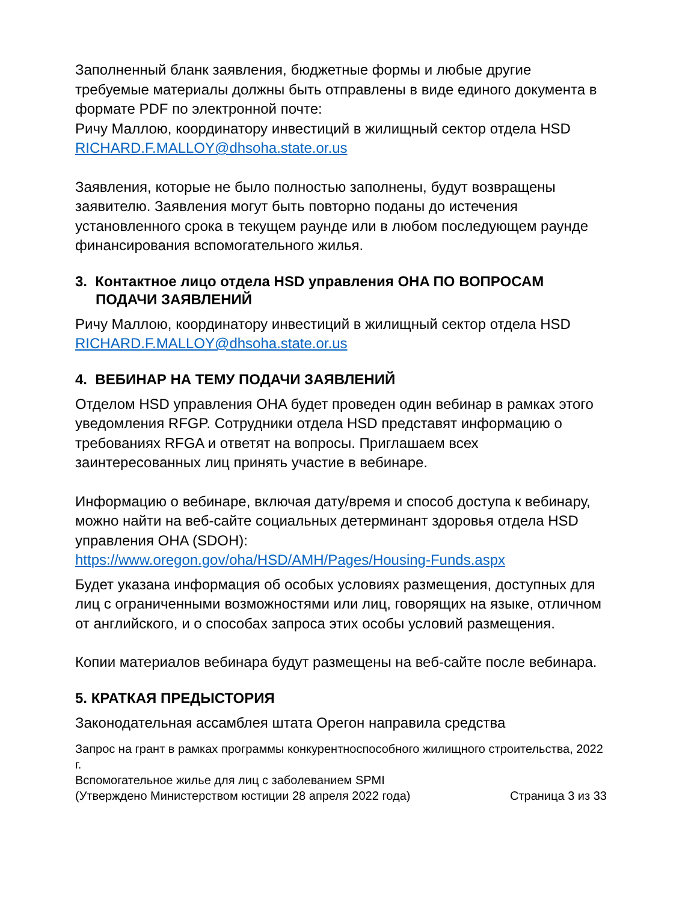Заполненный бланк заявления, бюджетные формы и любые другие требуемые материалы должны быть отправлены в виде единого документа в формате PDF по электронной почте:
Ричу Маллою, координатору инвестиций в жилищный сектор отдела HSD
RICHARD.F.MALLOY@dhsoha.state.or.us
Заявления, которые не было полностью заполнены, будут возвращены заявителю. Заявления могут быть повторно поданы до истечения установленного срока в текущем раунде или в любом последующем раунде финансирования вспомогательного жилья.
3. Контактное лицо отдела HSD управления OHA ПО ВОПРОСАМ ПОДАЧИ ЗАЯВЛЕНИЙ
Ричу Маллою, координатору инвестиций в жилищный сектор отдела HSD
RICHARD.F.MALLOY@dhsoha.state.or.us
4. ВЕБИНАР НА ТЕМУ ПОДАЧИ ЗАЯВЛЕНИЙ
Отделом HSD управления OHA будет проведен один вебинар в рамках этого уведомления RFGP. Сотрудники отдела HSD представят информацию о требованиях RFGA и ответят на вопросы. Приглашаем всех заинтересованных лиц принять участие в вебинаре.
Информацию о вебинаре, включая дату/время и способ доступа к вебинару, можно найти на веб-сайте социальных детерминант здоровья отдела HSD управления OHA (SDOH):
https://www.oregon.gov/oha/HSD/AMH/Pages/Housing-Funds.aspx
Будет указана информация об особых условиях размещения, доступных для лиц с ограниченными возможностями или лиц, говорящих на языке, отличном от английского, и о способах запроса этих особы условий размещения.
Копии материалов вебинара будут размещены на веб-сайте после вебинара.
5. КРАТКАЯ ПРЕДЫСТОРИЯ
Законодательная ассамблея штата Орегон направила средства
Запрос на грант в рамках программы конкурентноспособного жилищного строительства, 2022 г.
Вспомогательное жилье для лиц с заболеванием SPMI
(Утверждено Министерством юстиции 28 апреля 2022 года) Страница 3 из 33